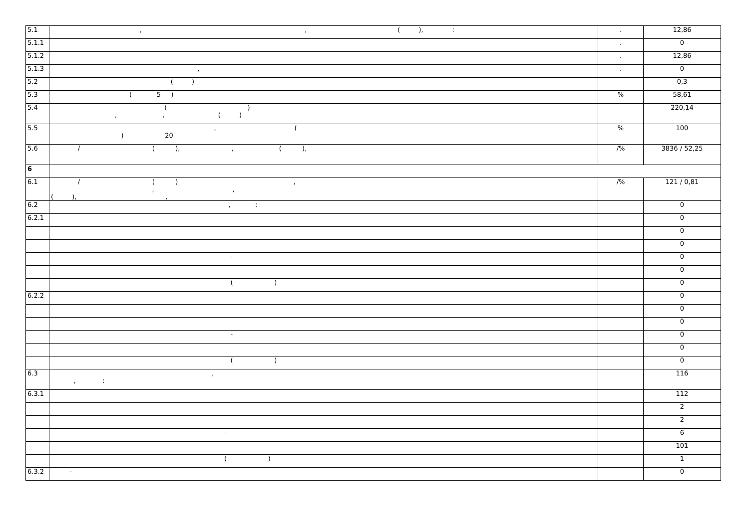| 5.1 | , , ( ), : | . | 12,86 |
| 5.1.1 | | . | 0 |
| 5.1.2 | | . | 12,86 |
| 5.1.3 | , | . | 0 |
| 5.2 | ( ) | | 0,3 |
| 5.3 | ( 5 ) | % | 58,61 |
| 5.4 | ( ) , , ( ) | | 220,14 |
| 5.5 | , ( ) 20 | % | 100 |
| 5.6 | / ( ), , ( ), | /% | 3836 / 52,25 |
| 6 | | | |
| 6.1 | / ( ) , , , ( ), , | /% | 121 / 0,81 |
| 6.2 | , : | | 0 |
| 6.2.1 | | | 0 |
| | | | 0 |
| | | | 0 |
| | - | | 0 |
| | | | 0 |
| | ( ) | | 0 |
| 6.2.2 | | | 0 |
| | | | 0 |
| | | | 0 |
| | - | | 0 |
| | | | 0 |
| | ( ) | | 0 |
| 6.3 | , , : | | 116 |
| 6.3.1 | | | 112 |
| | | | 2 |
| | | | 2 |
| | - | | 6 |
| | | | 101 |
| | ( ) | | 1 |
| 6.3.2 | - | | 0 |